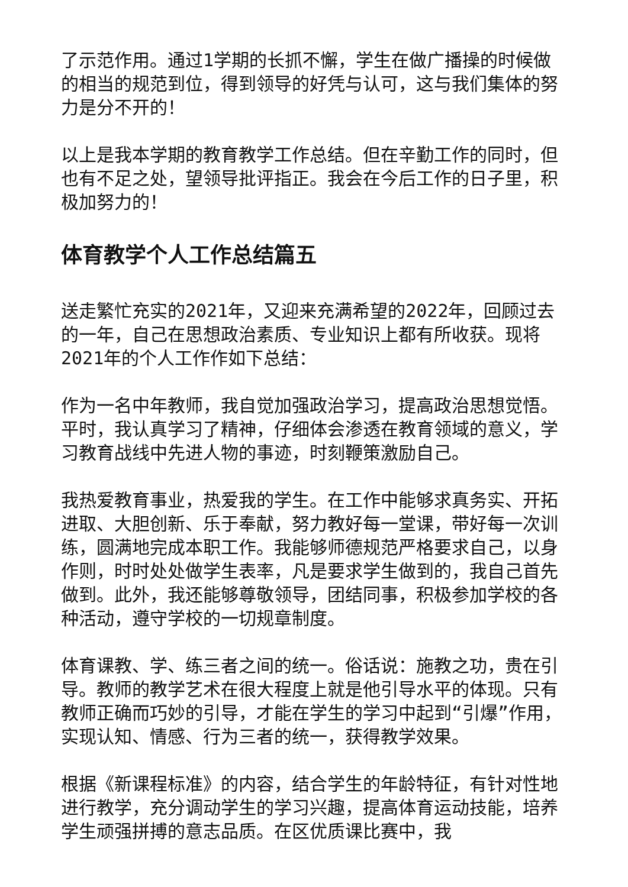了示范作用。通过1学期的长抓不懈，学生在做广播操的时候做的相当的规范到位，得到领导的好凭与认可，这与我们集体的努力是分不开的！
以上是我本学期的教育教学工作总结。但在辛勤工作的同时，但也有不足之处，望领导批评指正。我会在今后工作的日子里，积极加努力的！
体育教学个人工作总结篇五
送走繁忙充实的2021年，又迎来充满希望的2022年，回顾过去的一年，自己在思想政治素质、专业知识上都有所收获。现将2021年的个人工作作如下总结：
作为一名中年教师，我自觉加强政治学习，提高政治思想觉悟。平时，我认真学习了精神，仔细体会渗透在教育领域的意义，学习教育战线中先进人物的事迹，时刻鞭策激励自己。
我热爱教育事业，热爱我的学生。在工作中能够求真务实、开拓进取、大胆创新、乐于奉献，努力教好每一堂课，带好每一次训练，圆满地完成本职工作。我能够师德规范严格要求自己，以身作则，时时处处做学生表率，凡是要求学生做到的，我自己首先做到。此外，我还能够尊敬领导，团结同事，积极参加学校的各种活动，遵守学校的一切规章制度。
体育课教、学、练三者之间的统一。俗话说：施教之功，贵在引导。教师的教学艺术在很大程度上就是他引导水平的体现。只有教师正确而巧妙的引导，才能在学生的学习中起到“引爆”作用，实现认知、情感、行为三者的统一，获得教学效果。
根据《新课程标准》的内容，结合学生的年龄特征，有针对性地进行教学，充分调动学生的学习兴趣，提高体育运动技能，培养学生顽强拼搏的意志品质。在区优质课比赛中，我